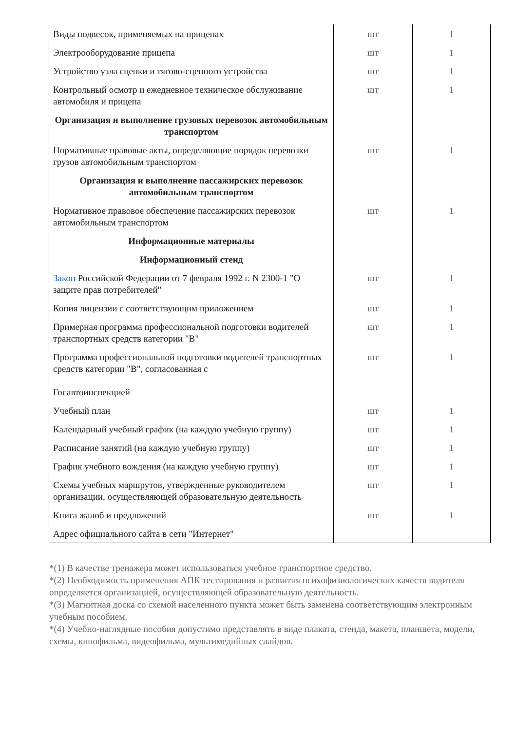| Виды подвесок, применяемых на прицепах | шт | 1 |
| Электрооборудование прицепа | шт | 1 |
| Устройство узла сцепки и тягово-сцепного устройства | шт | 1 |
| Контрольный осмотр и ежедневное техническое обслуживание автомобиля и прицепа | шт | 1 |
| Организация и выполнение грузовых перевозок автомобильным транспортом | | |
| Нормативные правовые акты, определяющие порядок перевозки грузов автомобильным транспортом | шт | 1 |
| Организация и выполнение пассажирских перевозок автомобильным транспортом | | |
| Нормативное правовое обеспечение пассажирских перевозок автомобильным транспортом | шт | 1 |
| Информационные материалы | | |
| Информационный стенд | | |
| Закон Российской Федерации от 7 февраля 1992 г. N 2300-1 "О защите прав потребителей" | шт | 1 |
| Копия лицензии с соответствующим приложением | шт | 1 |
| Примерная программа профессиональной подготовки водителей транспортных средств категории "B" | шт | 1 |
| Программа профессиональной подготовки водителей транспортных средств категории "B", согласованная с Госавтоинспекцией | шт | 1 |
| Учебный план | шт | 1 |
| Календарный учебный график (на каждую учебную группу) | шт | 1 |
| Расписание занятий (на каждую учебную группу) | шт | 1 |
| График учебного вождения (на каждую учебную группу) | шт | 1 |
| Схемы учебных маршрутов, утвержденные руководителем организации, осуществляющей образовательную деятельность | шт | 1 |
| Книга жалоб и предложений | шт | 1 |
| Адрес официального сайта в сети "Интернет" | | |
*(1) В качестве тренажера может использоваться учебное транспортное средство.
*(2) Необходимость применения АПК тестирования и развития психофизиологических качеств водителя определяется организацией, осуществляющей образовательную деятельность.
*(3) Магнитная доска со схемой населенного пункта может быть заменена соответствующим электронным учебным пособием.
*(4) Учебно-наглядные пособия допустимо представлять в виде плаката, стенда, макета, планшета, модели, схемы, кинофильма, видеофильма, мультимедийных слайдов.